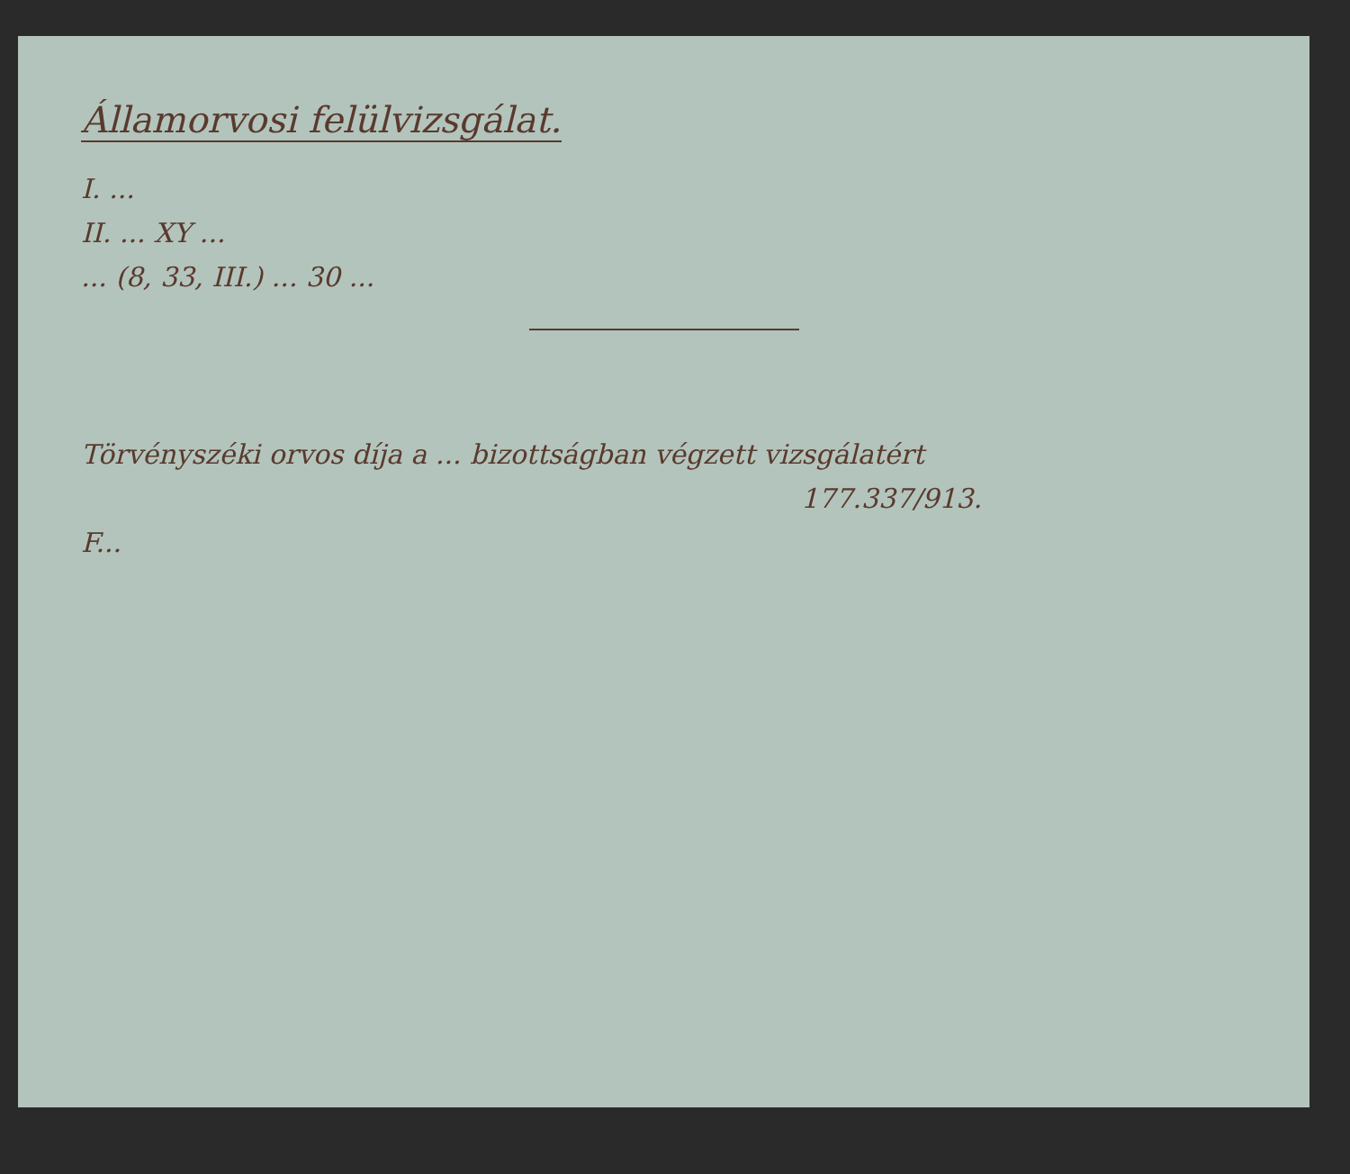Államorvosi felülvizsgálat.
I. ...
II. ... XY ...
... (8, 33, III.) ... 30 ...
Törvényszéki orvos díja a ... bizottságban végzett vizsgálatért
177.337/913.
F...